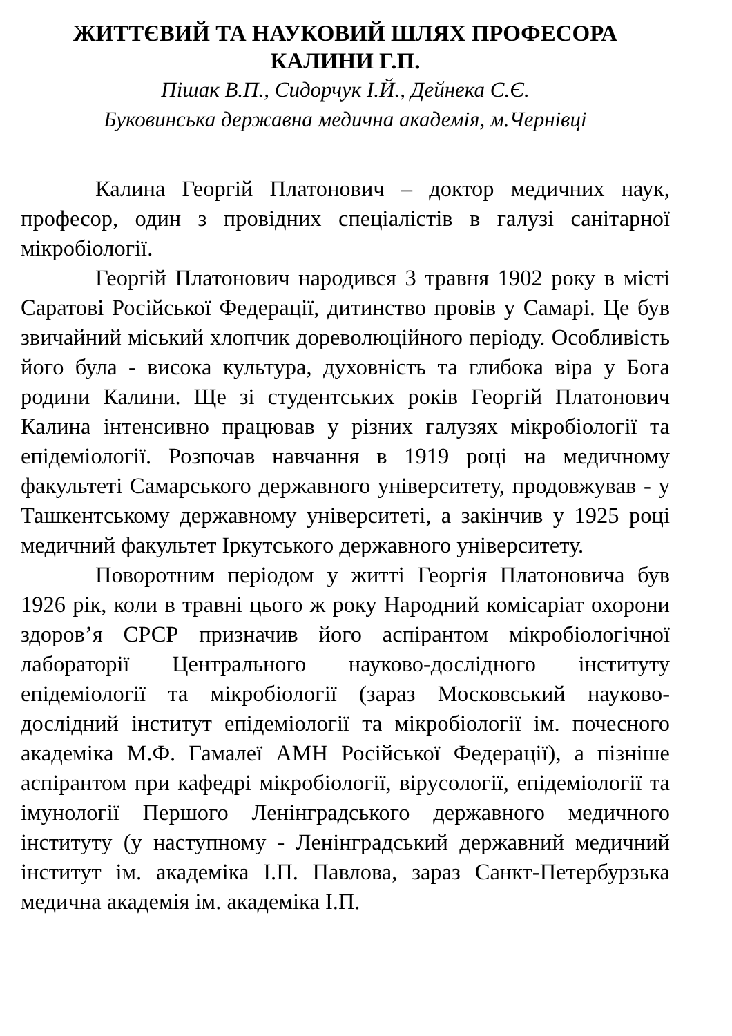ЖИТТЄВИЙ ТА НАУКОВИЙ ШЛЯХ ПРОФЕСОРА
КАЛИНИ Г.П.
Пішак В.П., Сидорчук І.Й., Дейнека С.Є.
Буковинська державна медична академія, м.Чернівці
Калина Георгій Платонович – доктор медичних наук, професор, один з провідних спеціалістів в галузі санітарної мікробіології.
Георгій Платонович народився 3 травня 1902 року в місті Саратові Російської Федерації, дитинство провів у Самарі. Це був звичайний міський хлопчик дореволюційного періоду. Особливість його була - висока культура, духовність та глибока віра у Бога родини Калини. Ще зі студентських років Георгій Платонович Калина інтенсивно працював у різних галузях мікробіології та епідеміології. Розпочав навчання в 1919 році на медичному факультеті Самарського державного університету, продовжував - у Ташкентському державному університеті, а закінчив у 1925 році медичний факультет Іркутського державного університету.
Поворотним періодом у житті Георгія Платоновича був 1926 рік, коли в травні цього ж року Народний комісаріат охорони здоров’я СРСР призначив його аспірантом мікробіологічної лабораторії Центрального науково-дослідного інституту епідеміології та мікробіології (зараз Московський науково-дослідний інститут епідеміології та мікробіології ім. почесного академіка М.Ф. Гамалеї АМН Російської Федерації), а пізніше аспірантом при кафедрі мікробіології, вірусології, епідеміології та імунології Першого Ленінградського державного медичного інституту (у наступному - Ленінградський державний медичний інститут ім. академіка І.П. Павлова, зараз Санкт-Петербурзька медична академія ім. академіка І.П.